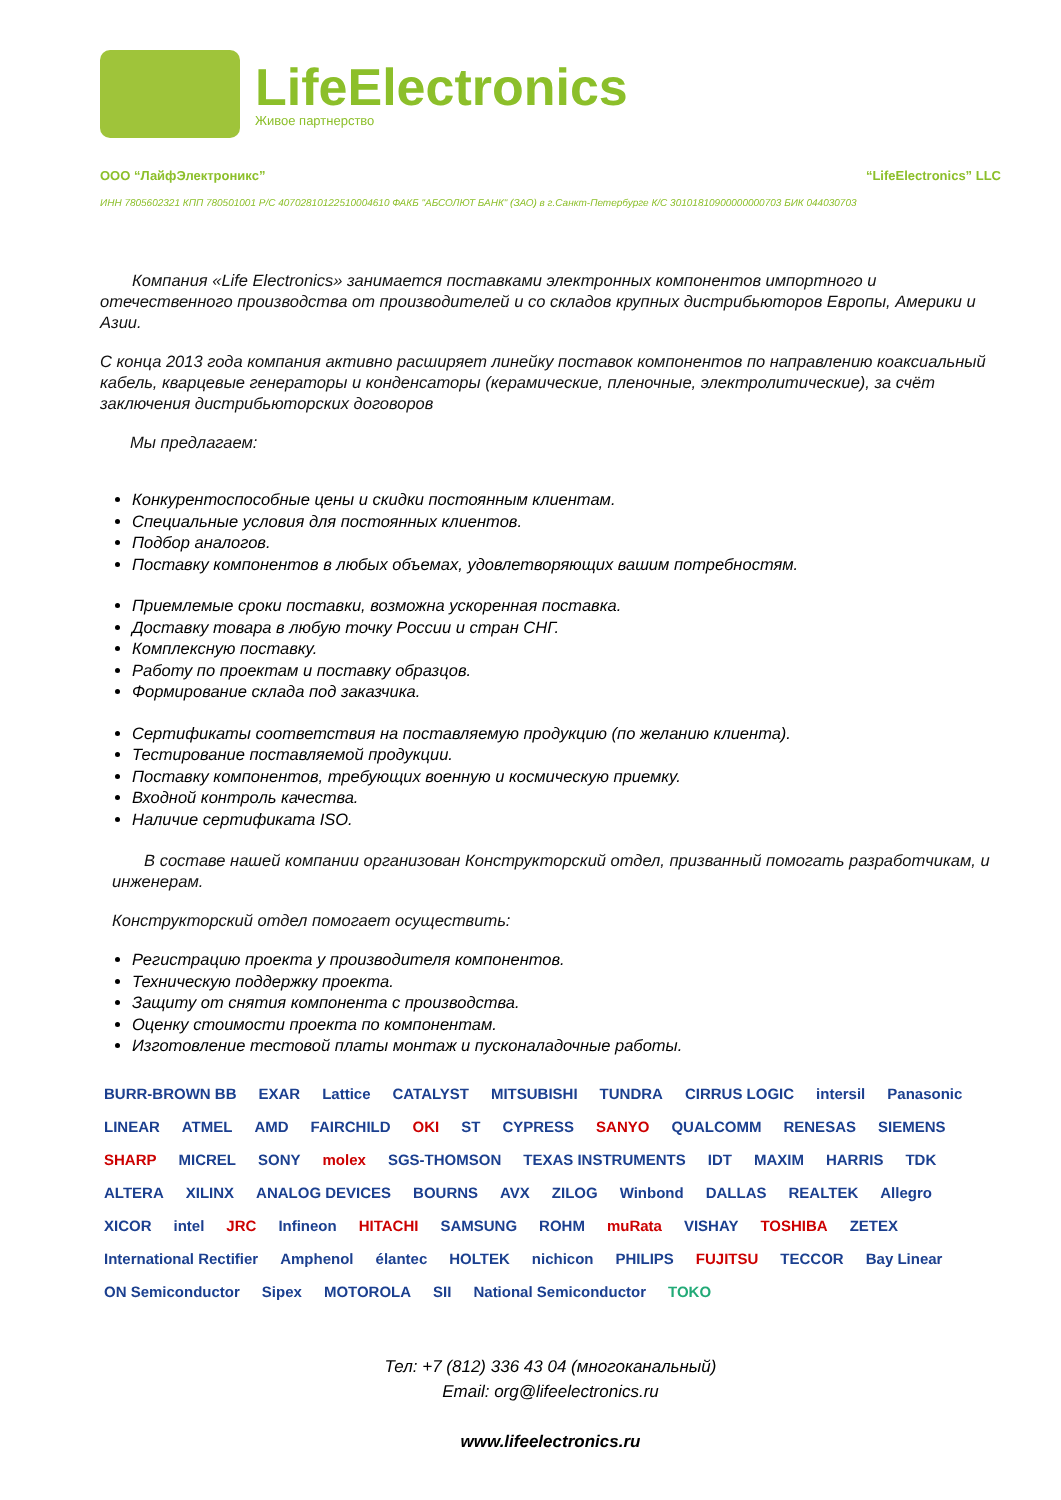LifeElectronics
Живое партнерство
ООО “ЛайфЭлектроникс” “LifeElectronics” LLC
ИНН 7805602321 КПП 780501001 Р/С 40702810122510004610 ФАКБ "АБСОЛЮТ БАНК" (ЗАО) в г.Санкт-Петербурге К/С 30101810900000000703 БИК 044030703
Компания «Life Electronics» занимается поставками электронных компонентов импортного и отечественного производства от производителей и со складов крупных дистрибьюторов Европы, Америки и Азии.
С конца 2013 года компания активно расширяет линейку поставок компонентов по направлению коаксиальный кабель, кварцевые генераторы и конденсаторы (керамические, пленочные, электролитические), за счёт заключения дистрибьюторских договоров
Мы предлагаем:
Конкурентоспособные цены и скидки постоянным клиентам.
Специальные условия для постоянных клиентов.
Подбор аналогов.
Поставку компонентов в любых объемах, удовлетворяющих вашим потребностям.
Приемлемые сроки поставки, возможна ускоренная поставка.
Доставку товара в любую точку России и стран СНГ.
Комплексную поставку.
Работу по проектам и поставку образцов.
Формирование склада под заказчика.
Сертификаты соответствия на поставляемую продукцию (по желанию клиента).
Тестирование поставляемой продукции.
Поставку компонентов, требующих военную и космическую приемку.
Входной контроль качества.
Наличие сертификата ISO.
В составе нашей компании организован Конструкторский отдел, призванный помогать разработчикам, и инженерам.
Конструкторский отдел помогает осуществить:
Регистрацию проекта у производителя компонентов.
Техническую поддержку проекта.
Защиту от снятия компонента с производства.
Оценку стоимости проекта по компонентам.
Изготовление тестовой платы монтаж и пусконаладочные работы.
BURR-BROWN BB EXAR Lattice CATALYST MITSUBISHI TUNDRA CIRRUS LOGIC intersil Panasonic LINEAR ATMEL AMD FAIRCHILD OKI ST CYPRESS SANYO QUALCOMM RENESAS SIEMENS SHARP MICREL SONY molex SGS-THOMSON TEXAS INSTRUMENTS IDT MAXIM HARRIS TDK ALTERA XILINX ANALOG DEVICES BOURNS AVX ZILOG Winbond DALLAS REALTEK Allegro XICOR intel JRC Infineon HITACHI SAMSUNG ROHM muRata VISHAY TOSHIBA ZETEX International Rectifier Amphenol élantec HOLTEK nichicon PHILIPS FUJITSU TECCOR Bay Linear ON Semiconductor Sipex MOTOROLA SII National Semiconductor TOKO
Тел: +7 (812) 336 43 04 (многоканальный)
Email: org@lifeelectronics.ru
www.lifeelectronics.ru